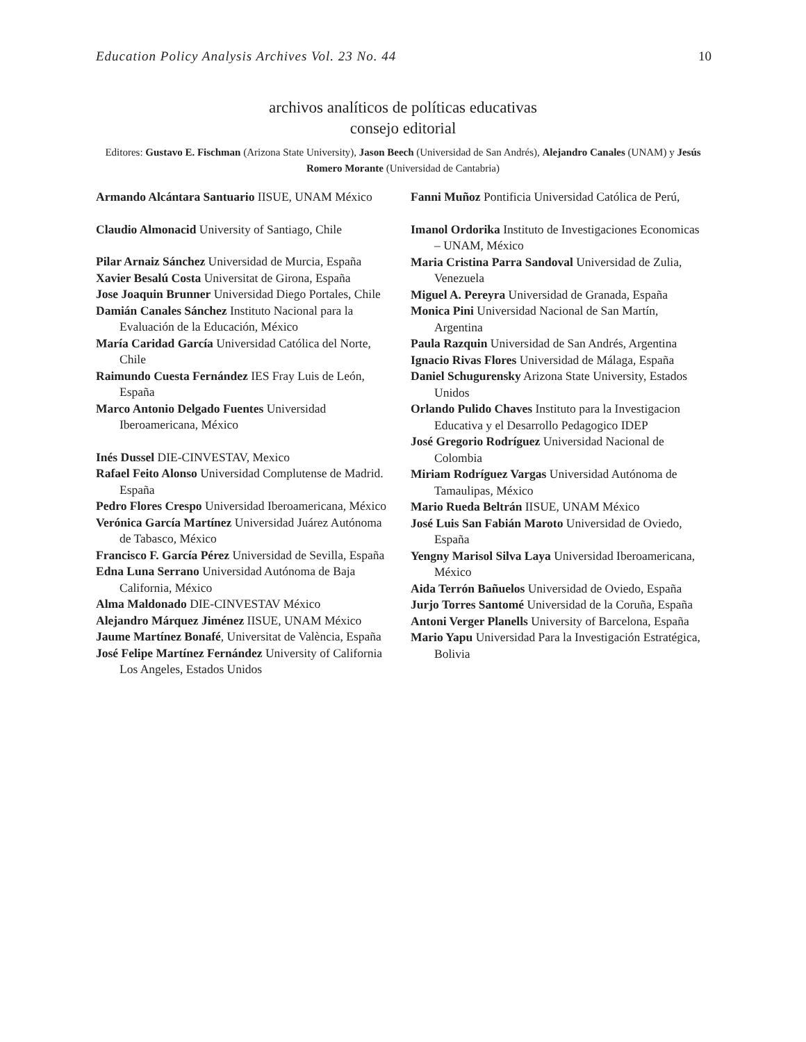Education Policy Analysis Archives Vol. 23 No. 44 10
archivos analíticos de políticas educativas
consejo editorial
Editores: Gustavo E. Fischman (Arizona State University), Jason Beech (Universidad de San Andrés), Alejandro Canales (UNAM) y Jesús Romero Morante (Universidad de Cantabria)
Armando Alcántara Santuario IISUE, UNAM México
Claudio Almonacid University of Santiago, Chile
Pilar Arnaiz Sánchez Universidad de Murcia, España
Xavier Besalú Costa Universitat de Girona, España
Jose Joaquin Brunner Universidad Diego Portales, Chile
Damián Canales Sánchez Instituto Nacional para la Evaluación de la Educación, México
María Caridad García Universidad Católica del Norte, Chile
Raimundo Cuesta Fernández IES Fray Luis de León, España
Marco Antonio Delgado Fuentes Universidad Iberoamericana, México
Inés Dussel DIE-CINVESTAV, Mexico
Rafael Feito Alonso Universidad Complutense de Madrid. España
Pedro Flores Crespo Universidad Iberoamericana, México
Verónica García Martínez Universidad Juárez Autónoma de Tabasco, México
Francisco F. García Pérez Universidad de Sevilla, España
Edna Luna Serrano Universidad Autónoma de Baja California, México
Alma Maldonado DIE-CINVESTAV México
Alejandro Márquez Jiménez IISUE, UNAM México
Jaume Martínez Bonafé, Universitat de València, España
José Felipe Martínez Fernández University of California Los Angeles, Estados Unidos
Fanni Muñoz Pontificia Universidad Católica de Perú,
Imanol Ordorika Instituto de Investigaciones Economicas – UNAM, México
Maria Cristina Parra Sandoval Universidad de Zulia, Venezuela
Miguel A. Pereyra Universidad de Granada, España
Monica Pini Universidad Nacional de San Martín, Argentina
Paula Razquin Universidad de San Andrés, Argentina
Ignacio Rivas Flores Universidad de Málaga, España
Daniel Schugurensky Arizona State University, Estados Unidos
Orlando Pulido Chaves Instituto para la Investigacion Educativa y el Desarrollo Pedagogico IDEP
José Gregorio Rodríguez Universidad Nacional de Colombia
Miriam Rodríguez Vargas Universidad Autónoma de Tamaulipas, México
Mario Rueda Beltrán IISUE, UNAM México
José Luis San Fabián Maroto Universidad de Oviedo, España
Yengny Marisol Silva Laya Universidad Iberoamericana, México
Aida Terrón Bañuelos Universidad de Oviedo, España
Jurjo Torres Santomé Universidad de la Coruña, España
Antoni Verger Planells University of Barcelona, España
Mario Yapu Universidad Para la Investigación Estratégica, Bolivia